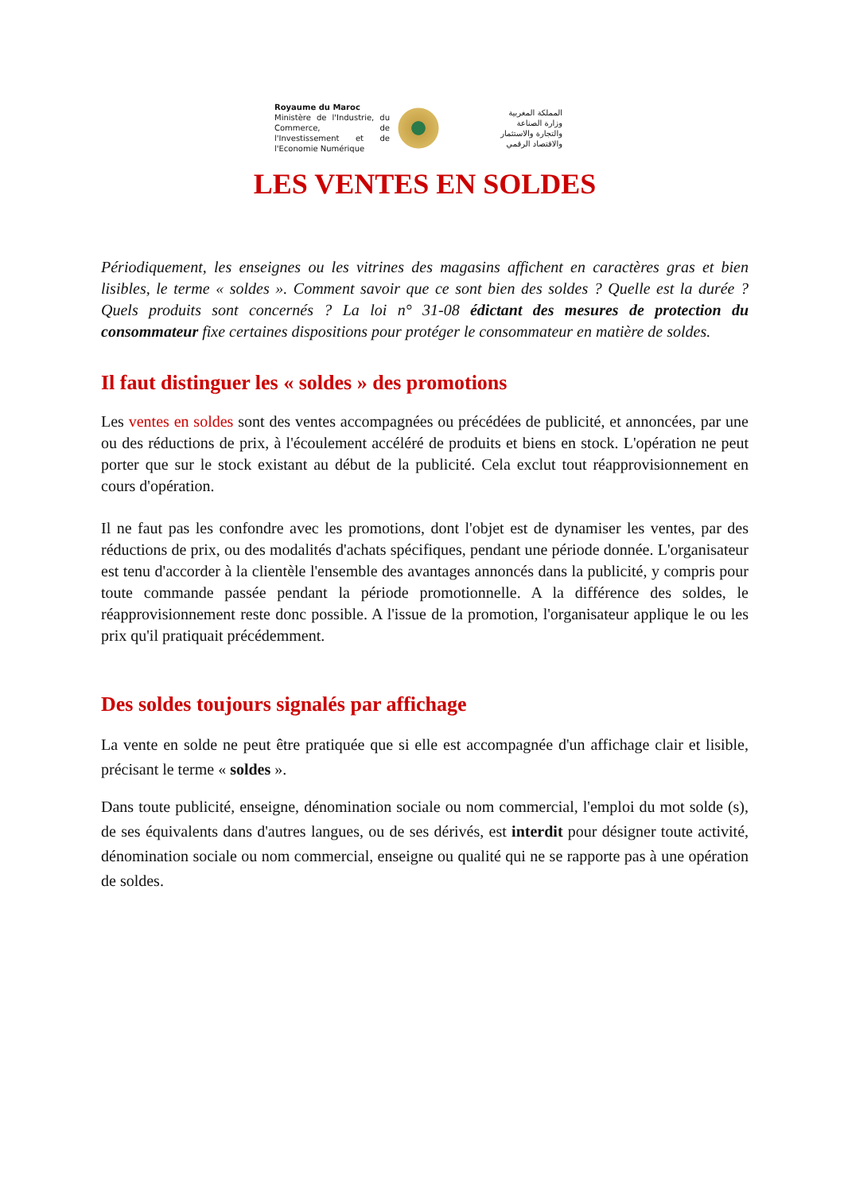Royaume du Maroc
Ministère de l'Industrie, du Commerce, de l'Investissement et de l'Economie Numérique
المملكة المغربية
وزارة الصناعة
والتجارة والاستثمار
والاقتصاد الرقمي
LES VENTES EN SOLDES
Périodiquement, les enseignes ou les vitrines des magasins affichent en caractères gras et bien lisibles, le terme « soldes ». Comment savoir que ce sont bien des soldes ? Quelle est la durée ? Quels produits sont concernés ? La loi n° 31-08 édictant des mesures de protection du consommateur fixe certaines dispositions pour protéger le consommateur en matière de soldes.
Il faut distinguer les « soldes » des promotions
Les ventes en soldes sont des ventes accompagnées ou précédées de publicité, et annoncées, par une ou des réductions de prix, à l'écoulement accéléré de produits et biens en stock. L'opération ne peut porter que sur le stock existant au début de la publicité. Cela exclut tout réapprovisionnement en cours d'opération.
Il ne faut pas les confondre avec les promotions, dont l'objet est de dynamiser les ventes, par des réductions de prix, ou des modalités d'achats spécifiques, pendant une période donnée. L'organisateur est tenu d'accorder à la clientèle l'ensemble des avantages annoncés dans la publicité, y compris pour toute commande passée pendant la période promotionnelle. A la différence des soldes, le réapprovisionnement reste donc possible. A l'issue de la promotion, l'organisateur applique le ou les prix qu'il pratiquait précédemment.
Des soldes toujours signalés par affichage
La vente en solde ne peut être pratiquée que si elle est accompagnée d'un affichage clair et lisible, précisant le terme « soldes ».
Dans toute publicité, enseigne, dénomination sociale ou nom commercial, l'emploi du mot solde (s), de ses équivalents dans d'autres langues, ou de ses dérivés, est interdit pour désigner toute activité, dénomination sociale ou nom commercial, enseigne ou qualité qui ne se rapporte pas à une opération de soldes.